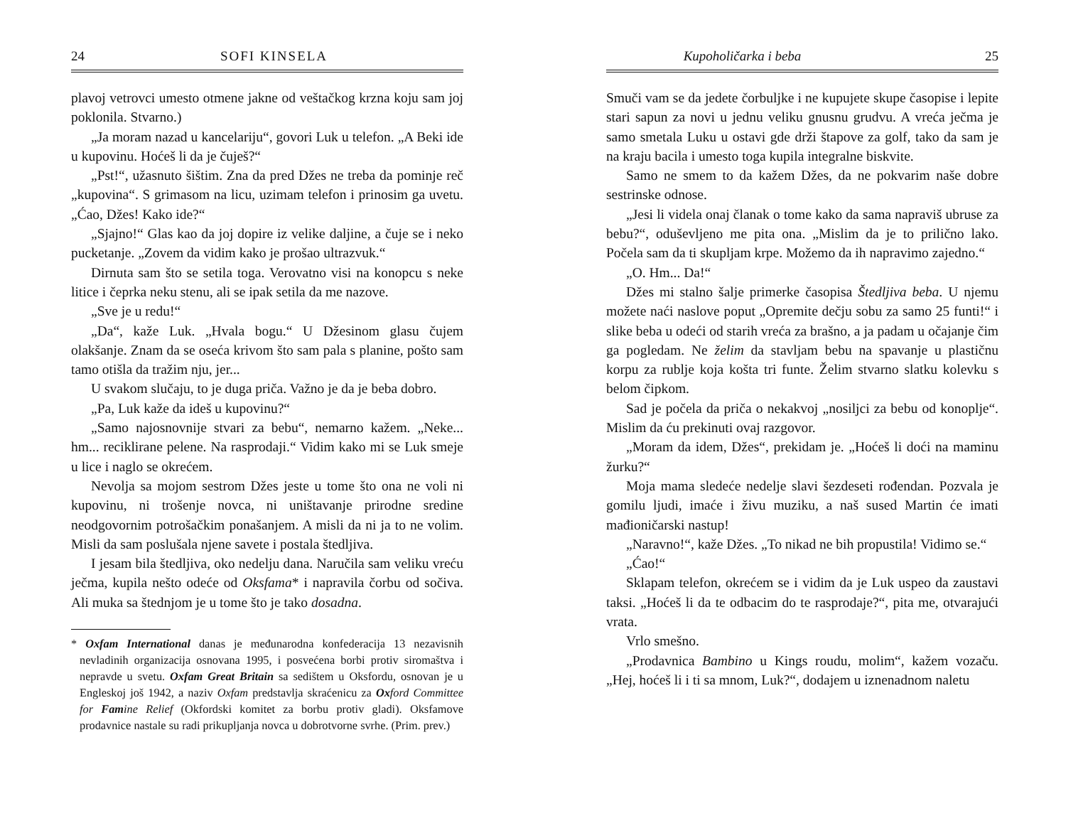24 SOFI KINSELA
plavoj vetrovci umesto otmene jakne od veštačkog krzna koju sam joj poklonila. Stvarno.)
„Ja moram nazad u kancelariju“, govori Luk u telefon. „A Beki ide u kupovinu. Hoćeš li da je čuješ?“
„Pst!“, užasnuto šištim. Zna da pred Džes ne treba da pominje reč „kupovina“. S grimasom na licu, uzimam telefon i prinosim ga uvetu. „Ćao, Džes! Kako ide?“
„Sjajno!“ Glas kao da joj dopire iz velike daljine, a čuje se i neko pucketanje. „Zovem da vidim kako je prošao ultrazvuk.“
Dirnuta sam što se setila toga. Verovatno visi na konopcu s neke litice i čeprka neku stenu, ali se ipak setila da me nazove.
„Sve je u redu!“
„Da“, kaže Luk. „Hvala bogu.“ U Džesinom glasu čujem olakšanje. Znam da se oseća krivom što sam pala s planine, pošto sam tamo otišla da tražim nju, jer...
U svakom slučaju, to je duga priča. Važno je da je beba dobro.
„Pa, Luk kaže da ideš u kupovinu?“
„Samo najosnovnije stvari za bebu“, nemarno kažem. „Neke... hm... reciklirane pelene. Na rasprodaji.“ Vidim kako mi se Luk smeje u lice i naglo se okrećem.
Nevolja sa mojom sestrom Džes jeste u tome što ona ne voli ni kupovinu, ni trošenje novca, ni uništavanje prirodne sredine neodgovornim potrošačkim ponašanjem. A misli da ni ja to ne volim. Misli da sam poslušala njene savete i postala štedljiva.
I jesam bila štedljiva, oko nedelju dana. Naručila sam veliku vreću ječma, kupila nešto odeće od Oksfama* i napravila čorbu od sočiva. Ali muka sa štednjom je u tome što je tako dosadna.
* Oxfam International danas je međunarodna konfederacija 13 nezavisnih nevladinih organizacija osnovana 1995, i posvećena borbi protiv siromaštva i nepravde u svetu. Oxfam Great Britain sa sedištem u Oksfordu, osnovan je u Engleskoj još 1942, a naziv Oxfam predstavlja skraćenicu za Oxford Committee for Famine Relief (Okfordski komitet za borbu protiv gladi). Oksfamove prodavnice nastale su radi prikupljanja novca u dobrotvorne svrhe. (Prim. prev.)
Kupoholičarka i beba 25
Smuči vam se da jedete čorbuljke i ne kupujete skupe časopise i lepite stari sapun za novi u jednu veliku gnusnu grudvu. A vreća ječma je samo smetala Luku u ostavi gde drži štapove za golf, tako da sam je na kraju bacila i umesto toga kupila integralne biskvite.
Samo ne smem to da kažem Džes, da ne pokvarim naše dobre sestrinske odnose.
„Jesi li videla onaj članak o tome kako da sama napraviš ubruse za bebu?“, oduševljeno me pita ona. „Mislim da je to prilično lako. Počela sam da ti skupljam krpe. Možemo da ih napravimo zajedno.“
„O. Hm... Da!“
Džes mi stalno šalje primerke časopisa Štedljiva beba. U njemu možete naći naslove poput „Opremite dečju sobu za samo 25 funti!“ i slike beba u odeći od starih vreća za brašno, a ja padam u očajanje čim ga pogledam. Ne želim da stavljam bebu na spavanje u plastičnu korpu za rublje koja košta tri funte. Želim stvarno slatku kolevku s belom čipkom.
Sad je počela da priča o nekakvoj „nosiljci za bebu od konoplje“. Mislim da ću prekinuti ovaj razgovor.
„Moram da idem, Džes“, prekidam je. „Hoćeš li doći na maminu žurku?“
Moja mama sledeće nedelje slavi šezdeseti rođendan. Pozvala je gomilu ljudi, imaće i živu muziku, a naš sused Martin će imati mađioničarski nastup!
„Naravno!“, kaže Džes. „To nikad ne bih propustila! Vidimo se.“
„Ćao!“
Sklapam telefon, okrećem se i vidim da je Luk uspeo da zaustavi taksi. „Hoćeš li da te odbacim do te rasprodaje?“, pita me, otvarajući vrata.
Vrlo smešno.
„Prodavnica Bambino u Kings roudu, molim“, kažem vozaču. „Hej, hoćeš li i ti sa mnom, Luk?“, dodajem u iznenadnom naletu